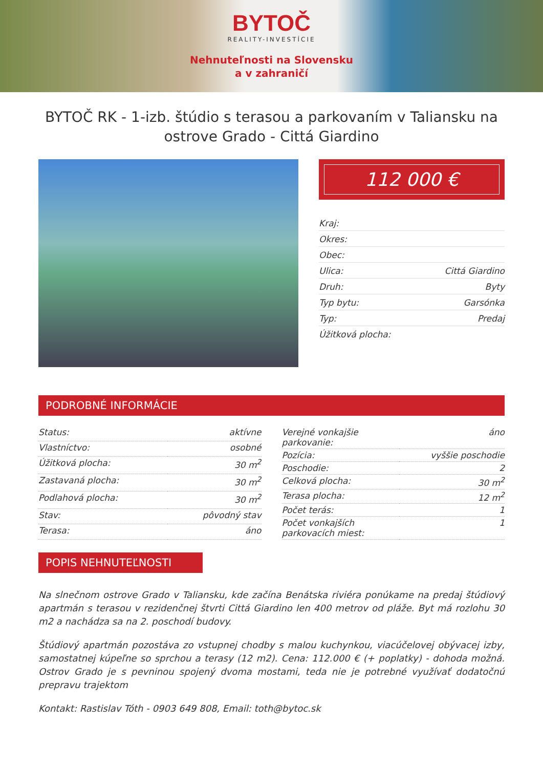BYTOČ
REALITY-INVESTÍCIE
Nehnuteľnosti na Slovensku
a v zahraničí
BYTOČ RK - 1-izb. štúdio s terasou a parkovaním v Taliansku na ostrove Grado - Cittá Giardino
112 000 €
| Kraj: | |
| Okres: | |
| Obec: | |
| Ulica: | Cittá Giardino |
| Druh: | Byty |
| Typ bytu: | Garsónka |
| Typ: | Predaj |
| Úžitková plocha: | |
PODROBNÉ INFORMÁCIE
| Status: | aktívne |
| Vlastníctvo: | osobné |
| Úžitková plocha: | 30 m<sup>2</sup> |
| Zastavaná plocha: | 30 m<sup>2</sup> |
| Podlahová plocha: | 30 m<sup>2</sup> |
| Stav: | pôvodný stav |
| Terasa: | áno |
| Verejné vonkajšie parkovanie: | áno |
| Pozícia: | vyššie poschodie |
| Poschodie: | 2 |
| Celková plocha: | 30 m<sup>2</sup> |
| Terasa plocha: | 12 m<sup>2</sup> |
| Počet terás: | 1 |
| Počet vonkajších parkovacích miest: | 1 |
POPIS NEHNUTEĽNOSTI
Na slnečnom ostrove Grado v Taliansku, kde začína Benátska riviéra ponúkame na predaj štúdiový apartmán s terasou v rezidenčnej štvrti Cittá Giardino len 400 metrov od pláže. Byt má rozlohu 30 m2 a nachádza sa na 2. poschodí budovy.
Štúdiový apartmán pozostáva zo vstupnej chodby s malou kuchynkou, viacúčelovej obývacej izby, samostatnej kúpeľne so sprchou a terasy (12 m2). Cena: 112.000 € (+ poplatky) - dohoda možná. Ostrov Grado je s pevninou spojený dvoma mostami, teda nie je potrebné využívať dodatočnú prepravu trajektom
Kontakt: Rastislav Tóth - 0903 649 808, Email: toth@bytoc.sk